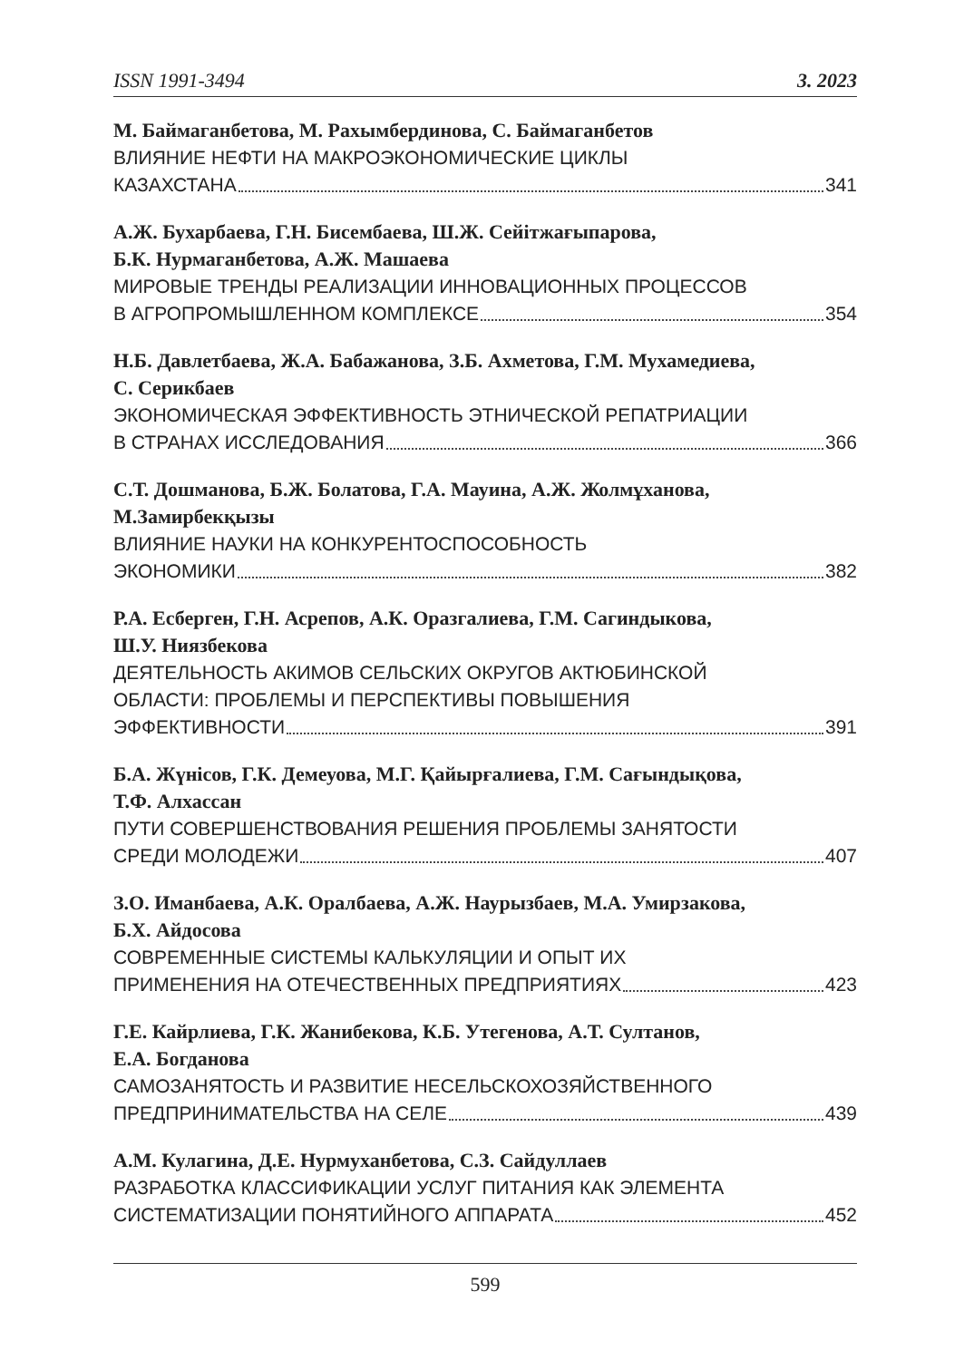ISSN 1991-3494 3. 2023
М. Баймаганбетова, М. Рахымбердинова, С. Баймаганбетов
ВЛИЯНИЕ НЕФТИ НА МАКРОЭКОНОМИЧЕСКИЕ ЦИКЛЫ
КАЗАХСТАНА 341
А.Ж. Бухарбаева, Г.Н. Бисембаева, Ш.Ж. Сейітжағыпарова,
Б.К. Нурмаганбетова, А.Ж. Машаева
МИРОВЫЕ ТРЕНДЫ РЕАЛИЗАЦИИ ИННОВАЦИОННЫХ ПРОЦЕССОВ
В АГРОПРОМЫШЛЕННОМ КОМПЛЕКСЕ 354
Н.Б. Давлетбаева, Ж.А. Бабажанова, З.Б. Ахметова, Г.М. Мухамедиева,
С. Серикбаев
ЭКОНОМИЧЕСКАЯ ЭФФЕКТИВНОСТЬ ЭТНИЧЕСКОЙ РЕПАТРИАЦИИ
В СТРАНАХ ИССЛЕДОВАНИЯ 366
С.Т. Дошманова, Б.Ж. Болатова, Г.А. Мауина, А.Ж. Жолмұханова,
М.Замирбекқызы
ВЛИЯНИЕ НАУКИ НА КОНКУРЕНТОСПОСОБНОСТЬ
ЭКОНОМИКИ 382
Р.А. Есберген, Г.Н. Асрепов, А.К. Оразгалиева, Г.М. Сагиндыкова,
Ш.У. Ниязбекова
ДЕЯТЕЛЬНОСТЬ АКИМОВ СЕЛЬСКИХ ОКРУГОВ АКТЮБИНСКОЙ
ОБЛАСТИ: ПРОБЛЕМЫ И ПЕРСПЕКТИВЫ ПОВЫШЕНИЯ
ЭФФЕКТИВНОСТИ 391
Б.А. Жүнісов, Г.К. Демеуова, М.Г. Қайырғалиева, Г.М. Сағындықова,
Т.Ф. Алхассан
ПУТИ СОВЕРШЕНСТВОВАНИЯ РЕШЕНИЯ ПРОБЛЕМЫ ЗАНЯТОСТИ
СРЕДИ МОЛОДЕЖИ 407
З.О. Иманбаева, А.К. Оралбаева, А.Ж. Наурызбаев, М.А. Умирзакова,
Б.Х. Айдосова
СОВРЕМЕННЫЕ СИСТЕМЫ КАЛЬКУЛЯЦИИ И ОПЫТ ИХ
ПРИМЕНЕНИЯ НА ОТЕЧЕСТВЕННЫХ ПРЕДПРИЯТИЯХ 423
Г.Е. Кайрлиева, Г.К. Жанибекова, К.Б. Утегенова, А.Т. Султанов,
Е.А. Богданова
САМОЗАНЯТОСТЬ И РАЗВИТИЕ НЕСЕЛЬСКОХОЗЯЙСТВЕННОГО
ПРЕДПРИНИМАТЕЛЬСТВА НА СЕЛЕ 439
А.М. Кулагина, Д.Е. Нурмуханбетова, С.З. Сайдуллаев
РАЗРАБОТКА КЛАССИФИКАЦИИ УСЛУГ ПИТАНИЯ КАК ЭЛЕМЕНТА
СИСТЕМАТИЗАЦИИ ПОНЯТИЙНОГО АППАРАТА 452
599